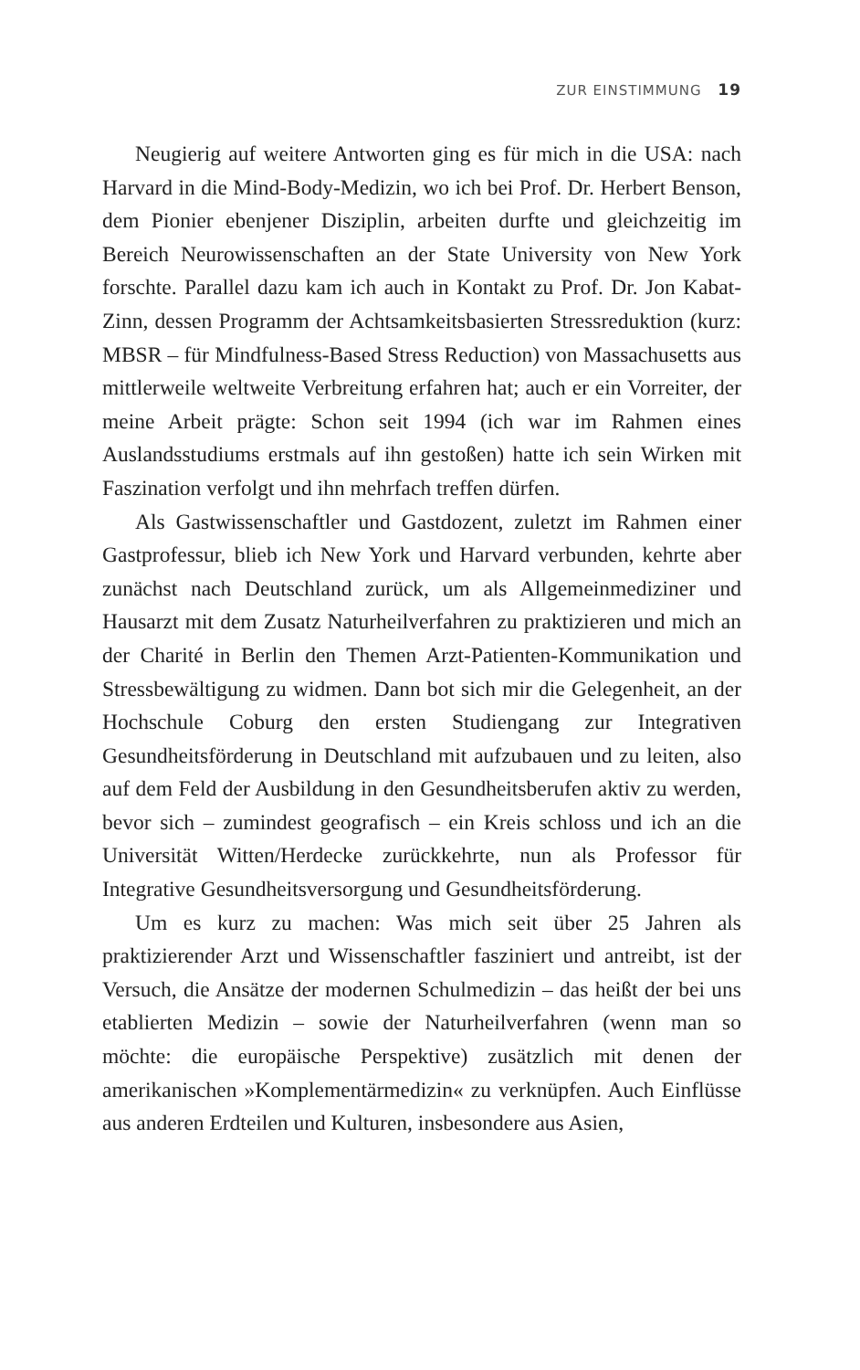ZUR EINSTIMMUNG 19
Neugierig auf weitere Antworten ging es für mich in die USA: nach Harvard in die Mind-Body-Medizin, wo ich bei Prof. Dr. Herbert Benson, dem Pionier ebenjener Disziplin, arbeiten durfte und gleichzeitig im Bereich Neurowissenschaften an der State University von New York forschte. Parallel dazu kam ich auch in Kontakt zu Prof. Dr. Jon Kabat-Zinn, dessen Programm der Achtsamkeitsbasierten Stressreduktion (kurz: MBSR – für Mindfulness-Based Stress Reduction) von Massachusetts aus mittlerweile weltweite Verbreitung erfahren hat; auch er ein Vorreiter, der meine Arbeit prägte: Schon seit 1994 (ich war im Rahmen eines Auslandsstudiums erstmals auf ihn gestoßen) hatte ich sein Wirken mit Faszination verfolgt und ihn mehrfach treffen dürfen.
Als Gastwissenschaftler und Gastdozent, zuletzt im Rahmen einer Gastprofessur, blieb ich New York und Harvard verbunden, kehrte aber zunächst nach Deutschland zurück, um als Allgemeinmediziner und Hausarzt mit dem Zusatz Naturheilverfahren zu praktizieren und mich an der Charité in Berlin den Themen Arzt-Patienten-Kommunikation und Stressbewältigung zu widmen. Dann bot sich mir die Gelegenheit, an der Hochschule Coburg den ersten Studiengang zur Integrativen Gesundheitsförderung in Deutschland mit aufzubauen und zu leiten, also auf dem Feld der Ausbildung in den Gesundheitsberufen aktiv zu werden, bevor sich – zumindest geografisch – ein Kreis schloss und ich an die Universität Witten/Herdecke zurückkehrte, nun als Professor für Integrative Gesundheitsversorgung und Gesundheitsförderung.
Um es kurz zu machen: Was mich seit über 25 Jahren als praktizierender Arzt und Wissenschaftler fasziniert und antreibt, ist der Versuch, die Ansätze der modernen Schulmedizin – das heißt der bei uns etablierten Medizin – sowie der Naturheilverfahren (wenn man so möchte: die europäische Perspektive) zusätzlich mit denen der amerikanischen »Komplementärmedizin« zu verknüpfen. Auch Einflüsse aus anderen Erdteilen und Kulturen, insbesondere aus Asien,